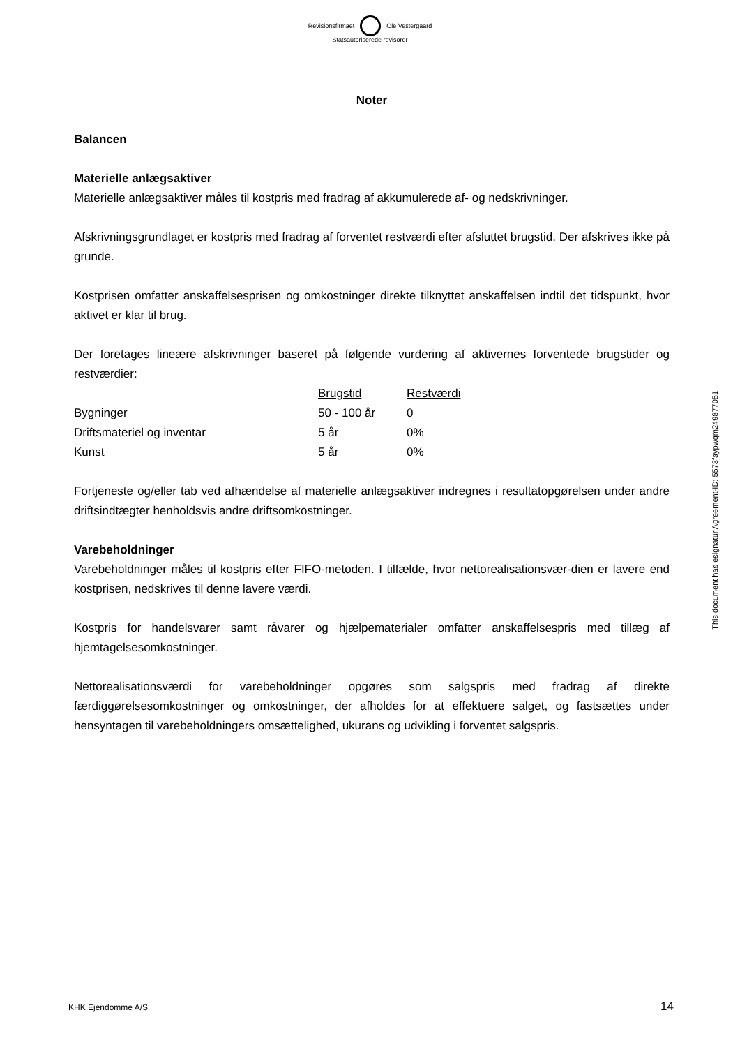Revisionsfirmaet Ole Vestergaard
Statsautoriserede revisorer
Noter
Balancen
Materielle anlægsaktiver
Materielle anlægsaktiver måles til kostpris med fradrag af akkumulerede af- og nedskrivninger.
Afskrivningsgrundlaget er kostpris med fradrag af forventet restværdi efter afsluttet brugstid. Der afskrives ikke på grunde.
Kostprisen omfatter anskaffelsesprisen og omkostninger direkte tilknyttet anskaffelsen indtil det tidspunkt, hvor aktivet er klar til brug.
Der foretages lineære afskrivninger baseret på følgende vurdering af aktivernes forventede brugstider og restværdier:
| | Brugstid | Restværdi |
| Bygninger | 50 - 100 år | 0 |
| Driftsmateriel og inventar | 5 år | 0% |
| Kunst | 5 år | 0% |
Fortjeneste og/eller tab ved afhændelse af materielle anlægsaktiver indregnes i resultatopgørelsen under andre driftsindtægter henholdsvis andre driftsomkostninger.
Varebeholdninger
Varebeholdninger måles til kostpris efter FIFO-metoden. I tilfælde, hvor nettorealisationsvær-dien er lavere end kostprisen, nedskrives til denne lavere værdi.
Kostpris for handelsvarer samt råvarer og hjælpematerialer omfatter anskaffelsespris med tillæg af hjemtagelsesomkostninger.
Nettorealisationsværdi for varebeholdninger opgøres som salgspris med fradrag af direkte færdiggørelsesomkostninger og omkostninger, der afholdes for at effektuere salget, og fastsættes under hensyntagen til varebeholdningers omsættelighed, ukurans og udvikling i forventet salgspris.
This document has esignatur Agreement-ID: 5573faypwqm249877051
KHK Ejendomme A/S 14